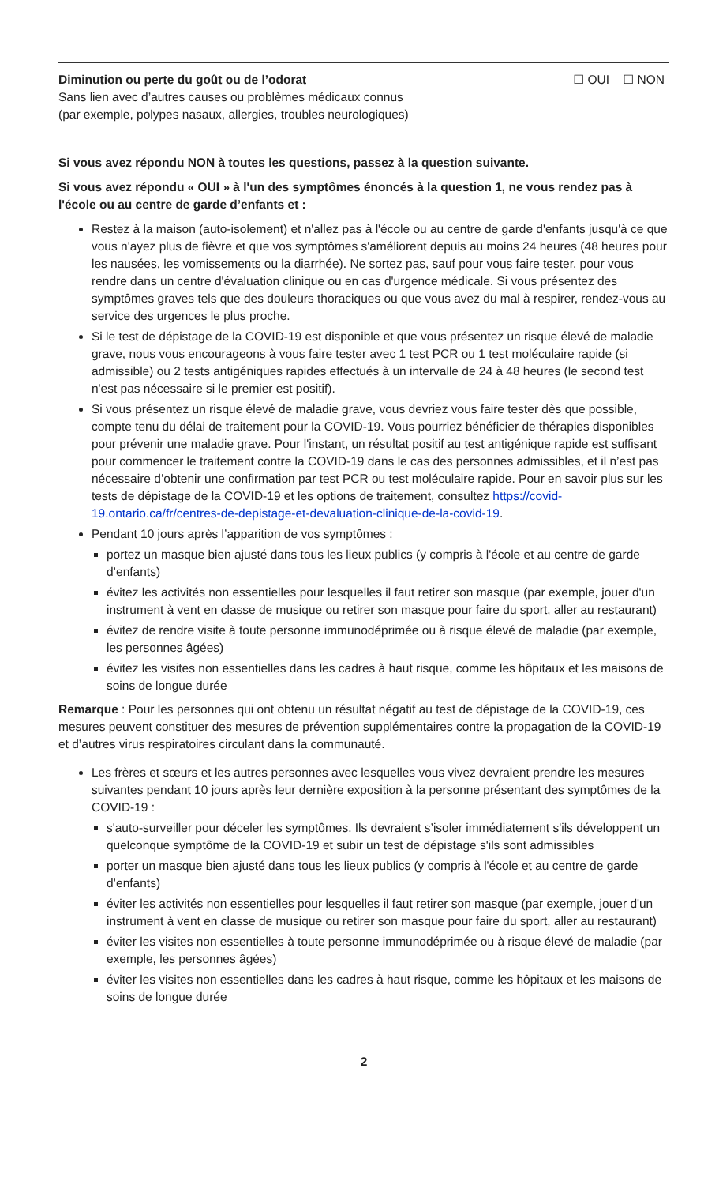Diminution ou perte du goût ou de l’odorat
Sans lien avec d’autres causes ou problèmes médicaux connus
(par exemple, polypes nasaux, allergies, troubles neurologiques)
☐ OUI ☐ NON
Si vous avez répondu NON à toutes les questions, passez à la question suivante.
Si vous avez répondu « OUI » à l'un des symptômes énoncés à la question 1, ne vous rendez pas à l'école ou au centre de garde d’enfants et :
Restez à la maison (auto-isolement) et n'allez pas à l'école ou au centre de garde d'enfants jusqu'à ce que vous n'ayez plus de fièvre et que vos symptômes s'améliorent depuis au moins 24 heures (48 heures pour les nausées, les vomissements ou la diarrhée). Ne sortez pas, sauf pour vous faire tester, pour vous rendre dans un centre d'évaluation clinique ou en cas d'urgence médicale. Si vous présentez des symptômes graves tels que des douleurs thoraciques ou que vous avez du mal à respirer, rendez-vous au service des urgences le plus proche.
Si le test de dépistage de la COVID-19 est disponible et que vous présentez un risque élevé de maladie grave, nous vous encourageons à vous faire tester avec 1 test PCR ou 1 test moléculaire rapide (si admissible) ou 2 tests antigéniques rapides effectués à un intervalle de 24 à 48 heures (le second test n'est pas nécessaire si le premier est positif).
Si vous présentez un risque élevé de maladie grave, vous devriez vous faire tester dès que possible, compte tenu du délai de traitement pour la COVID-19. Vous pourriez bénéficier de thérapies disponibles pour prévenir une maladie grave. Pour l'instant, un résultat positif au test antigénique rapide est suffisant pour commencer le traitement contre la COVID-19 dans le cas des personnes admissibles, et il n’est pas nécessaire d’obtenir une confirmation par test PCR ou test moléculaire rapide. Pour en savoir plus sur les tests de dépistage de la COVID-19 et les options de traitement, consultez https://covid-19.ontario.ca/fr/centres-de-depistage-et-devaluation-clinique-de-la-covid-19.
Pendant 10 jours après l’apparition de vos symptômes :
portez un masque bien ajusté dans tous les lieux publics (y compris à l'école et au centre de garde d’enfants)
évitez les activités non essentielles pour lesquelles il faut retirer son masque (par exemple, jouer d'un instrument à vent en classe de musique ou retirer son masque pour faire du sport, aller au restaurant)
évitez de rendre visite à toute personne immunodéprimée ou à risque élevé de maladie (par exemple, les personnes âgées)
évitez les visites non essentielles dans les cadres à haut risque, comme les hôpitaux et les maisons de soins de longue durée
Remarque : Pour les personnes qui ont obtenu un résultat négatif au test de dépistage de la COVID-19, ces mesures peuvent constituer des mesures de prévention supplémentaires contre la propagation de la COVID-19 et d’autres virus respiratoires circulant dans la communauté.
Les frères et sœurs et les autres personnes avec lesquelles vous vivez devraient prendre les mesures suivantes pendant 10 jours après leur dernière exposition à la personne présentant des symptômes de la COVID-19 :
s'auto-surveiller pour déceler les symptômes. Ils devraient s’isoler immédiatement s'ils développent un quelconque symptôme de la COVID-19 et subir un test de dépistage s'ils sont admissibles
porter un masque bien ajusté dans tous les lieux publics (y compris à l'école et au centre de garde d’enfants)
éviter les activités non essentielles pour lesquelles il faut retirer son masque (par exemple, jouer d'un instrument à vent en classe de musique ou retirer son masque pour faire du sport, aller au restaurant)
éviter les visites non essentielles à toute personne immunodéprimée ou à risque élevé de maladie (par exemple, les personnes âgées)
éviter les visites non essentielles dans les cadres à haut risque, comme les hôpitaux et les maisons de soins de longue durée
2